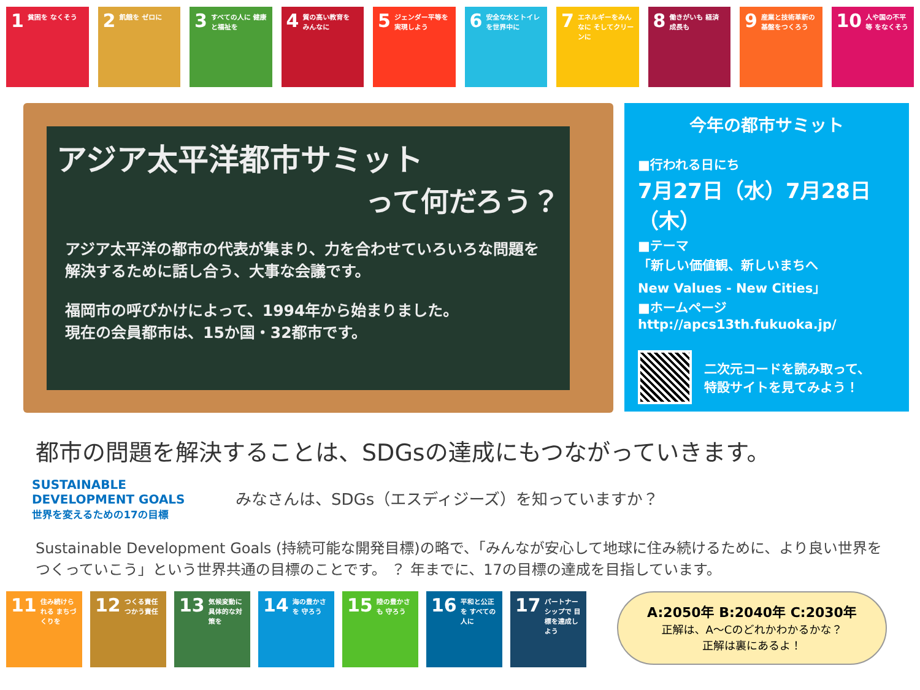1 貧困を なくそう
2 飢餓を ゼロに
3 すべての人に 健康と福祉を
4 質の高い教育を みんなに
5 ジェンダー平等を 実現しよう
6 安全な水とトイレ を世界中に
7 エネルギーをみんなに そしてクリーンに
8 働きがいも 経済成長も
9 産業と技術革新の 基盤をつくろう
10 人や国の不平等 をなくそう
アジア太平洋都市サミット
って何だろう？
アジア太平洋の都市の代表が集まり、力を合わせていろいろな問題を解決するために話し合う、大事な会議です。
福岡市の呼びかけによって、1994年から始まりました。
現在の会員都市は、15か国・32都市です。
今年の都市サミット
■行われる日にち
7月27日（水）7月28日（木）
■テーマ
「新しい価値観、新しいまちへ
New Values - New Cities」
■ホームページ
http://apcs13th.fukuoka.jp/
二次元コードを読み取って、
特設サイトを見てみよう！
都市の問題を解決することは、SDGsの達成にもつながっていきます。
SUSTAINABLE DEVELOPMENT GOALS
世界を変えるための17の目標
みなさんは、SDGs（エスディジーズ）を知っていますか？
Sustainable Development Goals (持続可能な開発目標)の略で、「みんなが安心して地球に住み続けるために、より良い世界をつくっていこう」という世界共通の目標のことです。 ？ 年までに、17の目標の達成を目指しています。
11 住み続けられる まちづくりを
12 つくる責任 つかう責任
13 気候変動に 具体的な対策を
14 海の豊かさを 守ろう
15 陸の豊かさも 守ろう
16 平和と公正を すべての人に
17 パートナーシップで 目標を達成しよう
A:2050年 B:2040年 C:2030年
正解は、A～Cのどれかわかるかな？
正解は裏にあるよ！